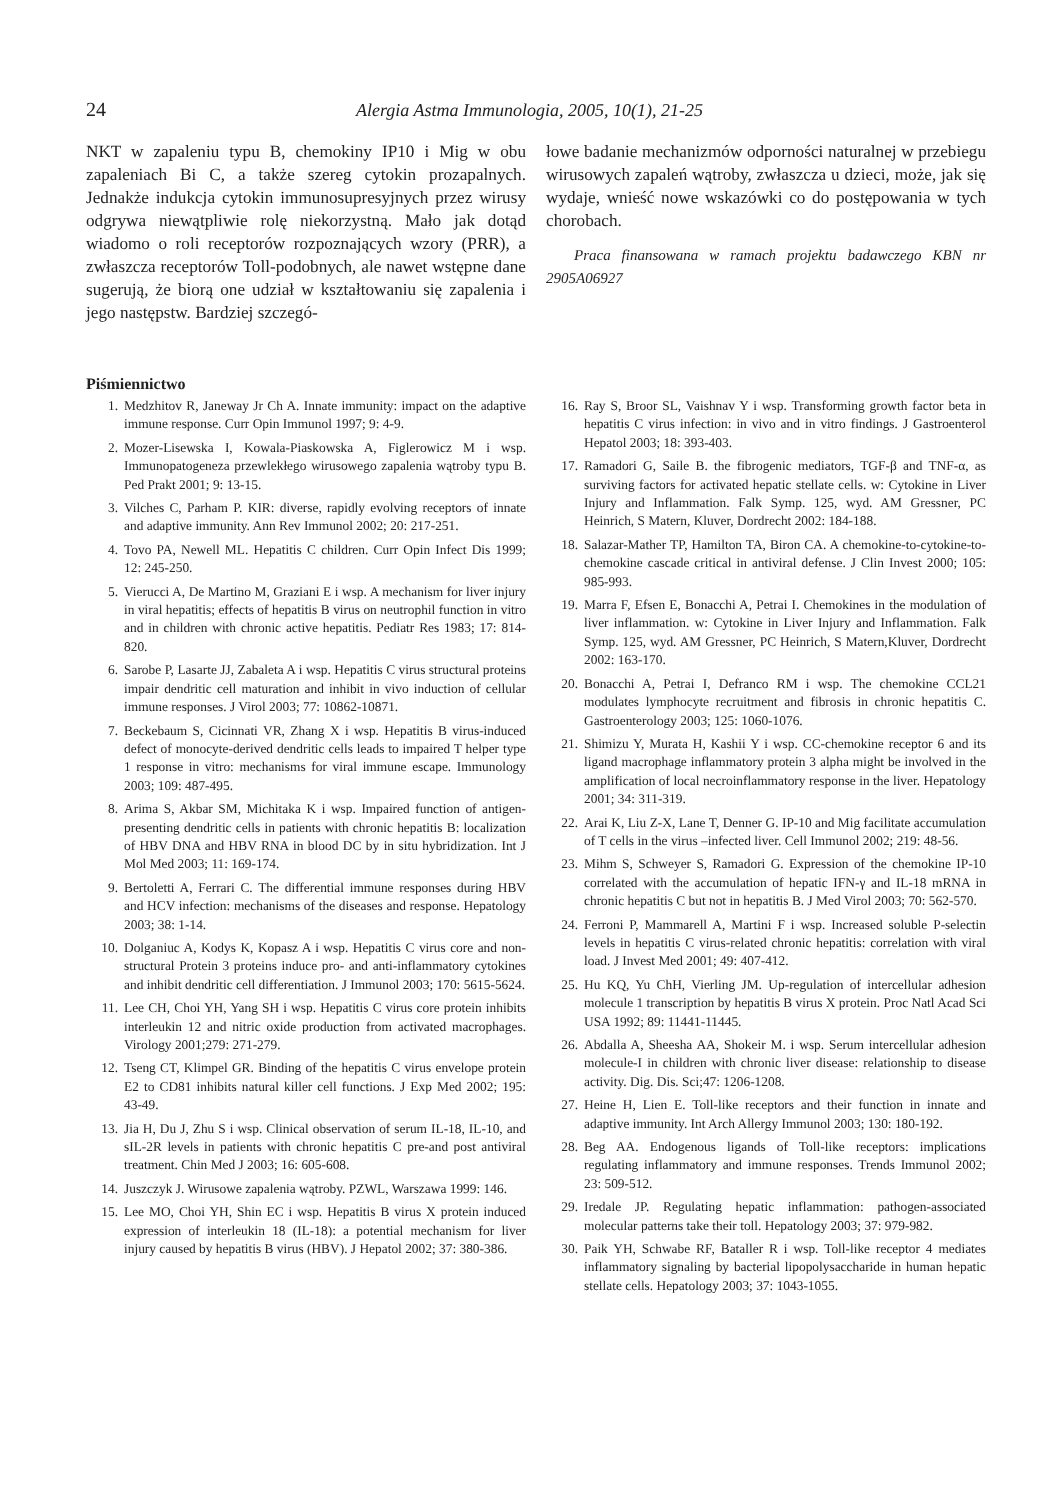24 Alergia Astma Immunologia, 2005, 10(1), 21-25
NKT w zapaleniu typu B, chemokiny IP10 i Mig w obu zapaleniach Bi C, a także szereg cytokin prozapalnych. Jednakże indukcja cytokin immunosupresyjnych przez wirusy odgrywa niewątpliwie rolę niekorzystną. Mało jak dotąd wiadomo o roli receptorów rozpoznających wzory (PRR), a zwłaszcza receptorów Toll-podobnych, ale nawet wstępne dane sugerują, że biorą one udział w kształtowaniu się zapalenia i jego następstw. Bardziej szczegó-
łowe badanie mechanizmów odporności naturalnej w przebiegu wirusowych zapaleń wątroby, zwłaszcza u dzieci, może, jak się wydaje, wnieść nowe wskazówki co do postępowania w tych chorobach.
Praca finansowana w ramach projektu badawczego KBN nr 2905A06927
Piśmiennictwo
1. Medzhitov R, Janeway Jr Ch A. Innate immunity: impact on the adaptive immune response. Curr Opin Immunol 1997; 9: 4-9.
2. Mozer-Lisewska I, Kowala-Piaskowska A, Figlerowicz M i wsp. Immunopatogeneza przewlekłego wirusowego zapalenia wątroby typu B. Ped Prakt 2001; 9: 13-15.
3. Vilches C, Parham P. KIR: diverse, rapidly evolving receptors of innate and adaptive immunity. Ann Rev Immunol 2002; 20: 217-251.
4. Tovo PA, Newell ML. Hepatitis C children. Curr Opin Infect Dis 1999; 12: 245-250.
5. Vierucci A, De Martino M, Graziani E i wsp. A mechanism for liver injury in viral hepatitis; effects of hepatitis B virus on neutrophil function in vitro and in children with chronic active hepatitis. Pediatr Res 1983; 17: 814-820.
6. Sarobe P, Lasarte JJ, Zabaleta A i wsp. Hepatitis C virus structural proteins impair dendritic cell maturation and inhibit in vivo induction of cellular immune responses. J Virol 2003; 77: 10862-10871.
7. Beckebaum S, Cicinnati VR, Zhang X i wsp. Hepatitis B virus-induced defect of monocyte-derived dendritic cells leads to impaired T helper type 1 response in vitro: mechanisms for viral immune escape. Immunology 2003; 109: 487-495.
8. Arima S, Akbar SM, Michitaka K i wsp. Impaired function of antigen-presenting dendritic cells in patients with chronic hepatitis B: localization of HBV DNA and HBV RNA in blood DC by in situ hybridization. Int J Mol Med 2003; 11: 169-174.
9. Bertoletti A, Ferrari C. The differential immune responses during HBV and HCV infection: mechanisms of the diseases and response. Hepatology 2003; 38: 1-14.
10. Dolganiuc A, Kodys K, Kopasz A i wsp. Hepatitis C virus core and non-structural Protein 3 proteins induce pro- and anti-inflammatory cytokines and inhibit dendritic cell differentiation. J Immunol 2003; 170: 5615-5624.
11. Lee CH, Choi YH, Yang SH i wsp. Hepatitis C virus core protein inhibits interleukin 12 and nitric oxide production from activated macrophages. Virology 2001;279: 271-279.
12. Tseng CT, Klimpel GR. Binding of the hepatitis C virus envelope protein E2 to CD81 inhibits natural killer cell functions. J Exp Med 2002; 195: 43-49.
13. Jia H, Du J, Zhu S i wsp. Clinical observation of serum IL-18, IL-10, and sIL-2R levels in patients with chronic hepatitis C pre-and post antiviral treatment. Chin Med J 2003; 16: 605-608.
14. Juszczyk J. Wirusowe zapalenia wątroby. PZWL, Warszawa 1999: 146.
15. Lee MO, Choi YH, Shin EC i wsp. Hepatitis B virus X protein induced expression of interleukin 18 (IL-18): a potential mechanism for liver injury caused by hepatitis B virus (HBV). J Hepatol 2002; 37: 380-386.
16. Ray S, Broor SL, Vaishnav Y i wsp. Transforming growth factor beta in hepatitis C virus infection: in vivo and in vitro findings. J Gastroenterol Hepatol 2003; 18: 393-403.
17. Ramadori G, Saile B. the fibrogenic mediators, TGF-β and TNF-α, as surviving factors for activated hepatic stellate cells. w: Cytokine in Liver Injury and Inflammation. Falk Symp. 125, wyd. AM Gressner, PC Heinrich, S Matern, Kluver, Dordrecht 2002: 184-188.
18. Salazar-Mather TP, Hamilton TA, Biron CA. A chemokine-to-cytokine-to-chemokine cascade critical in antiviral defense. J Clin Invest 2000; 105: 985-993.
19. Marra F, Efsen E, Bonacchi A, Petrai I. Chemokines in the modulation of liver inflammation. w: Cytokine in Liver Injury and Inflammation. Falk Symp. 125, wyd. AM Gressner, PC Heinrich, S Matern,Kluver, Dordrecht 2002: 163-170.
20. Bonacchi A, Petrai I, Defranco RM i wsp. The chemokine CCL21 modulates lymphocyte recruitment and fibrosis in chronic hepatitis C. Gastroenterology 2003; 125: 1060-1076.
21. Shimizu Y, Murata H, Kashii Y i wsp. CC-chemokine receptor 6 and its ligand macrophage inflammatory protein 3 alpha might be involved in the amplification of local necroinflammatory response in the liver. Hepatology 2001; 34: 311-319.
22. Arai K, Liu Z-X, Lane T, Denner G. IP-10 and Mig facilitate accumulation of T cells in the virus –infected liver. Cell Immunol 2002; 219: 48-56.
23. Mihm S, Schweyer S, Ramadori G. Expression of the chemokine IP-10 correlated with the accumulation of hepatic IFN-γ and IL-18 mRNA in chronic hepatitis C but not in hepatitis B. J Med Virol 2003; 70: 562-570.
24. Ferroni P, Mammarell A, Martini F i wsp. Increased soluble P-selectin levels in hepatitis C virus-related chronic hepatitis: correlation with viral load. J Invest Med 2001; 49: 407-412.
25. Hu KQ, Yu ChH, Vierling JM. Up-regulation of intercellular adhesion molecule 1 transcription by hepatitis B virus X protein. Proc Natl Acad Sci USA 1992; 89: 11441-11445.
26. Abdalla A, Sheesha AA, Shokeir M. i wsp. Serum intercellular adhesion molecule-I in children with chronic liver disease: relationship to disease activity. Dig. Dis. Sci;47: 1206-1208.
27. Heine H, Lien E. Toll-like receptors and their function in innate and adaptive immunity. Int Arch Allergy Immunol 2003; 130: 180-192.
28. Beg AA. Endogenous ligands of Toll-like receptors: implications regulating inflammatory and immune responses. Trends Immunol 2002; 23: 509-512.
29. Iredale JP. Regulating hepatic inflammation: pathogen-associated molecular patterns take their toll. Hepatology 2003; 37: 979-982.
30. Paik YH, Schwabe RF, Bataller R i wsp. Toll-like receptor 4 mediates inflammatory signaling by bacterial lipopolysaccharide in human hepatic stellate cells. Hepatology 2003; 37: 1043-1055.